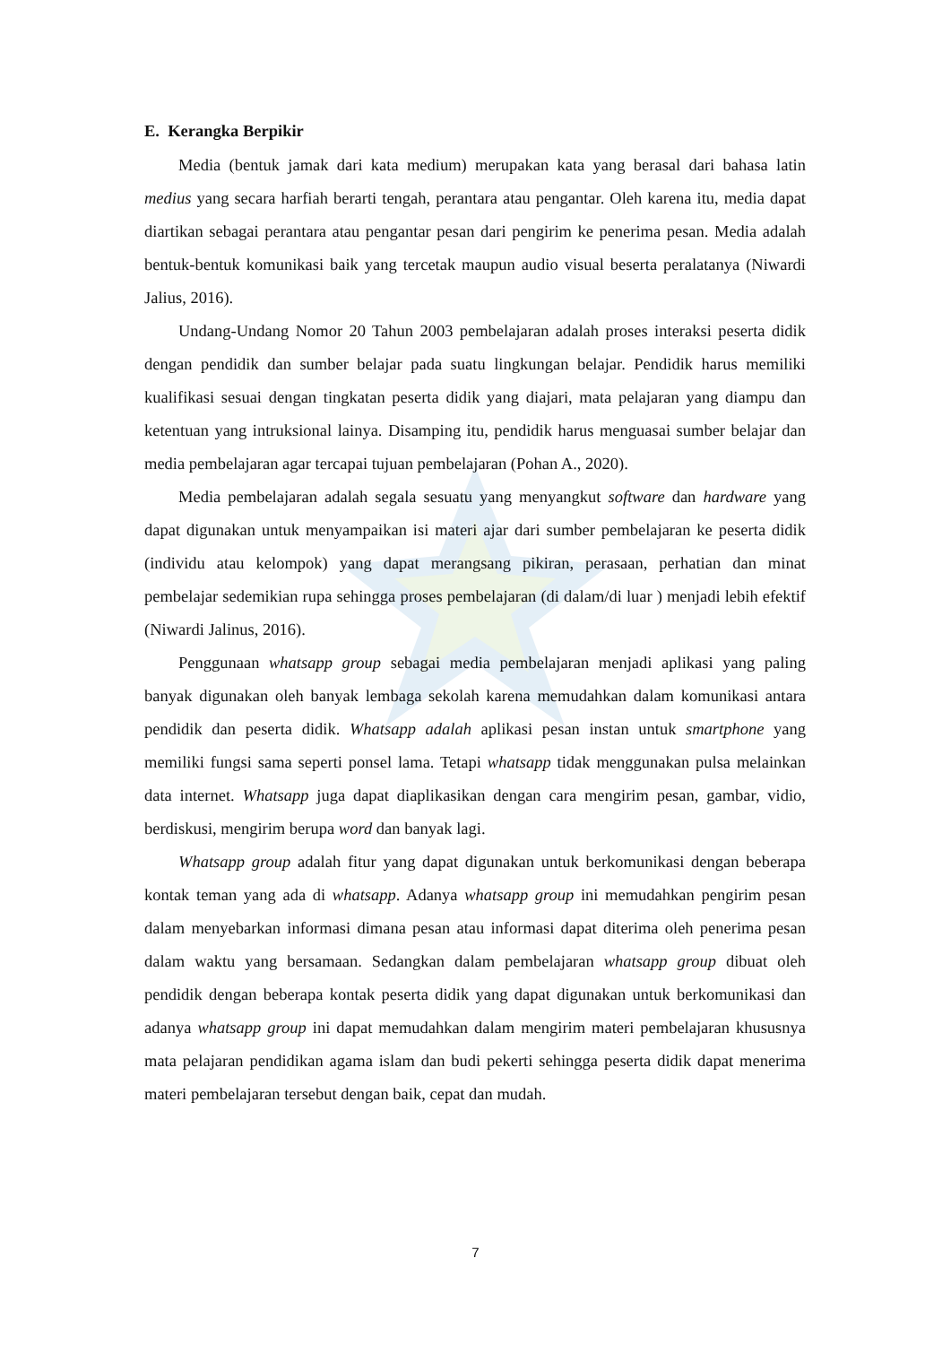E. Kerangka Berpikir
Media (bentuk jamak dari kata medium) merupakan kata yang berasal dari bahasa latin medius yang secara harfiah berarti tengah, perantara atau pengantar. Oleh karena itu, media dapat diartikan sebagai perantara atau pengantar pesan dari pengirim ke penerima pesan. Media adalah bentuk-bentuk komunikasi baik yang tercetak maupun audio visual beserta peralatanya (Niwardi Jalius, 2016).
Undang-Undang Nomor 20 Tahun 2003 pembelajaran adalah proses interaksi peserta didik dengan pendidik dan sumber belajar pada suatu lingkungan belajar. Pendidik harus memiliki kualifikasi sesuai dengan tingkatan peserta didik yang diajari, mata pelajaran yang diampu dan ketentuan yang intruksional lainya. Disamping itu, pendidik harus menguasai sumber belajar dan media pembelajaran agar tercapai tujuan pembelajaran (Pohan A., 2020).
Media pembelajaran adalah segala sesuatu yang menyangkut software dan hardware yang dapat digunakan untuk menyampaikan isi materi ajar dari sumber pembelajaran ke peserta didik (individu atau kelompok) yang dapat merangsang pikiran, perasaan, perhatian dan minat pembelajar sedemikian rupa sehingga proses pembelajaran (di dalam/di luar ) menjadi lebih efektif (Niwardi Jalinus, 2016).
Penggunaan whatsapp group sebagai media pembelajaran menjadi aplikasi yang paling banyak digunakan oleh banyak lembaga sekolah karena memudahkan dalam komunikasi antara pendidik dan peserta didik. Whatsapp adalah aplikasi pesan instan untuk smartphone yang memiliki fungsi sama seperti ponsel lama. Tetapi whatsapp tidak menggunakan pulsa melainkan data internet. Whatsapp juga dapat diaplikasikan dengan cara mengirim pesan, gambar, vidio, berdiskusi, mengirim berupa word dan banyak lagi.
Whatsapp group adalah fitur yang dapat digunakan untuk berkomunikasi dengan beberapa kontak teman yang ada di whatsapp. Adanya whatsapp group ini memudahkan pengirim pesan dalam menyebarkan informasi dimana pesan atau informasi dapat diterima oleh penerima pesan dalam waktu yang bersamaan. Sedangkan dalam pembelajaran whatsapp group dibuat oleh pendidik dengan beberapa kontak peserta didik yang dapat digunakan untuk berkomunikasi dan adanya whatsapp group ini dapat memudahkan dalam mengirim materi pembelajaran khususnya mata pelajaran pendidikan agama islam dan budi pekerti sehingga peserta didik dapat menerima materi pembelajaran tersebut dengan baik, cepat dan mudah.
7